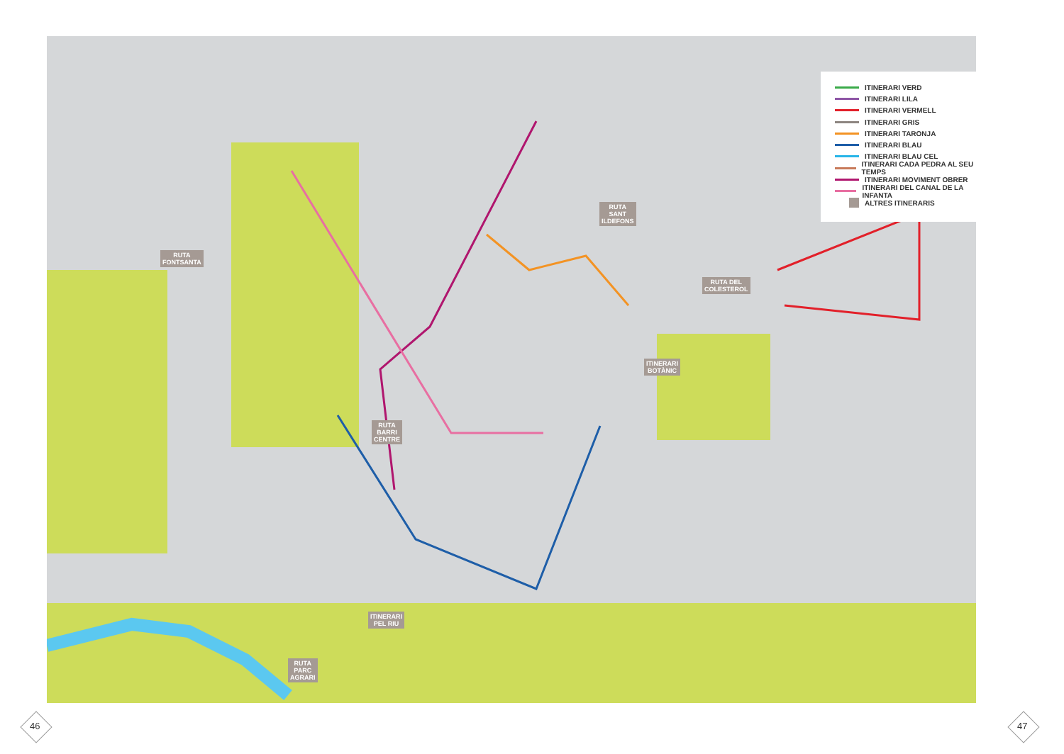RUTA
FONTSANTA
RUTA
SANT
ILDEFONS
RUTA DEL
COLESTEROL
ITINERARI
BOTÀNIC
RUTA
BARRI
CENTRE
ITINERARI
PEL RIU
RUTA
PARC
AGRARI
ITINERARI VERD
ITINERARI LILA
ITINERARI VERMELL
ITINERARI GRIS
ITINERARI TARONJA
ITINERARI BLAU
ITINERARI BLAU CEL
ITINERARI CADA PEDRA AL SEU TEMPS
ITINERARI MOVIMENT OBRER
ITINERARI DEL CANAL DE LA INFANTA
ALTRES ITINERARIS
46 47